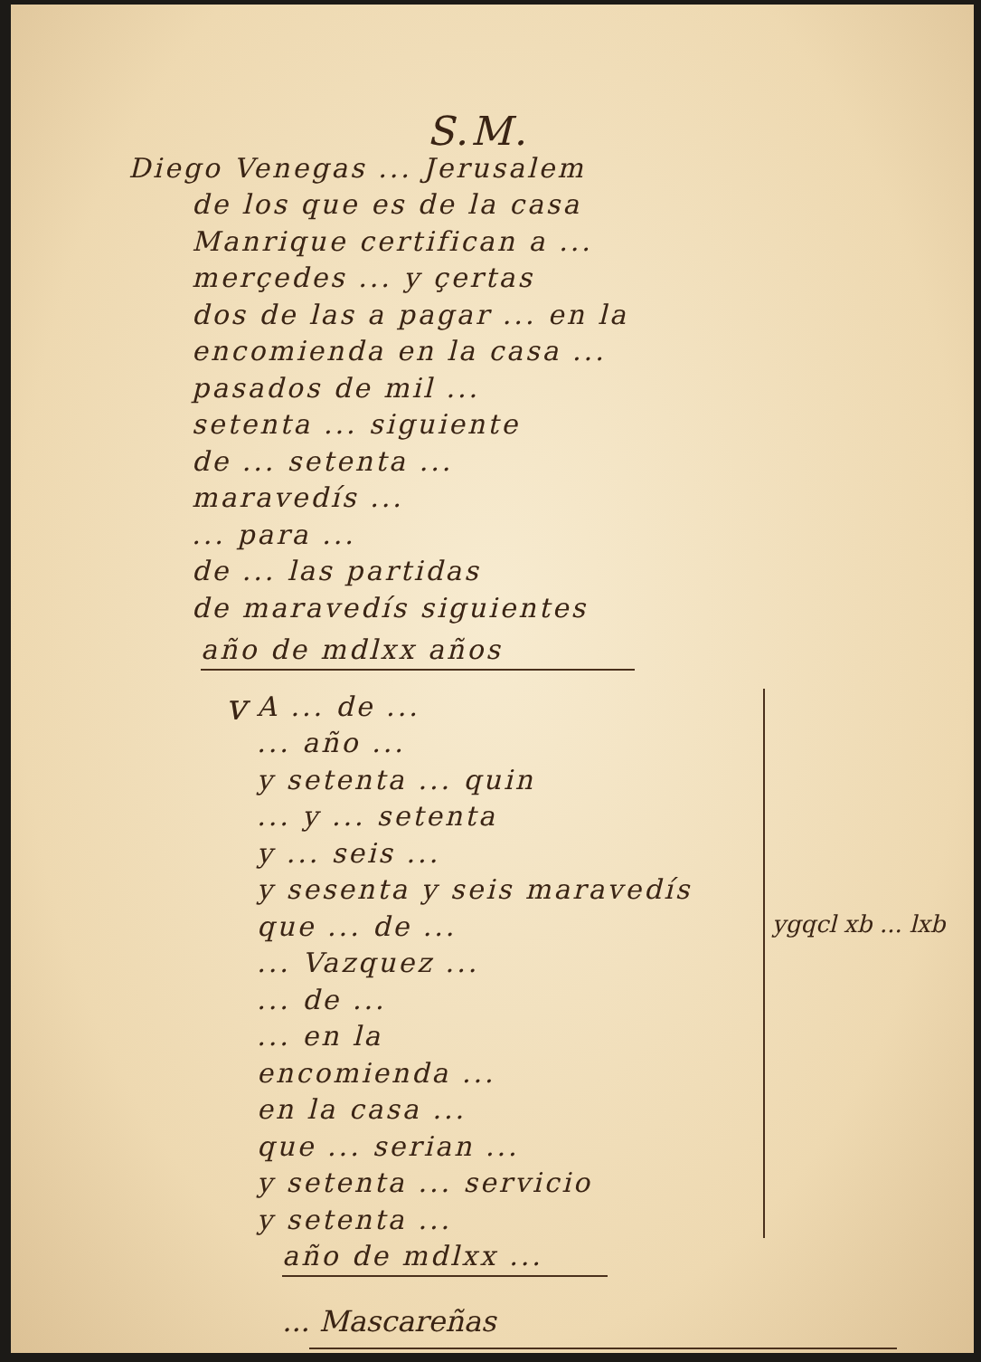S.M.
Diego Venegas ... Jerusalem
de los que es de la casa
Manrique certifican a ...
merçedes ... y çertas
dos de las a pagar ... en la
encomienda en la casa ...
pasados de mil ...
setenta ... siguiente
de ... setenta ...
maravedís ...
... para ...
de ... las partidas
de maravedís siguientes
año de mdlxx años
v
A ... de ...
... año ...
y setenta ... quin
... y ... setenta
y ... seis ...
y sesenta y seis maravedís
que ... de ...
... Vazquez ...
... de ...
... en la
encomienda ...
en la casa ...
que ... serian ...
y setenta ... servicio
y setenta ...
ygqcl xb ... lxb
año de mdlxx ...
... Mascareñas
... ...